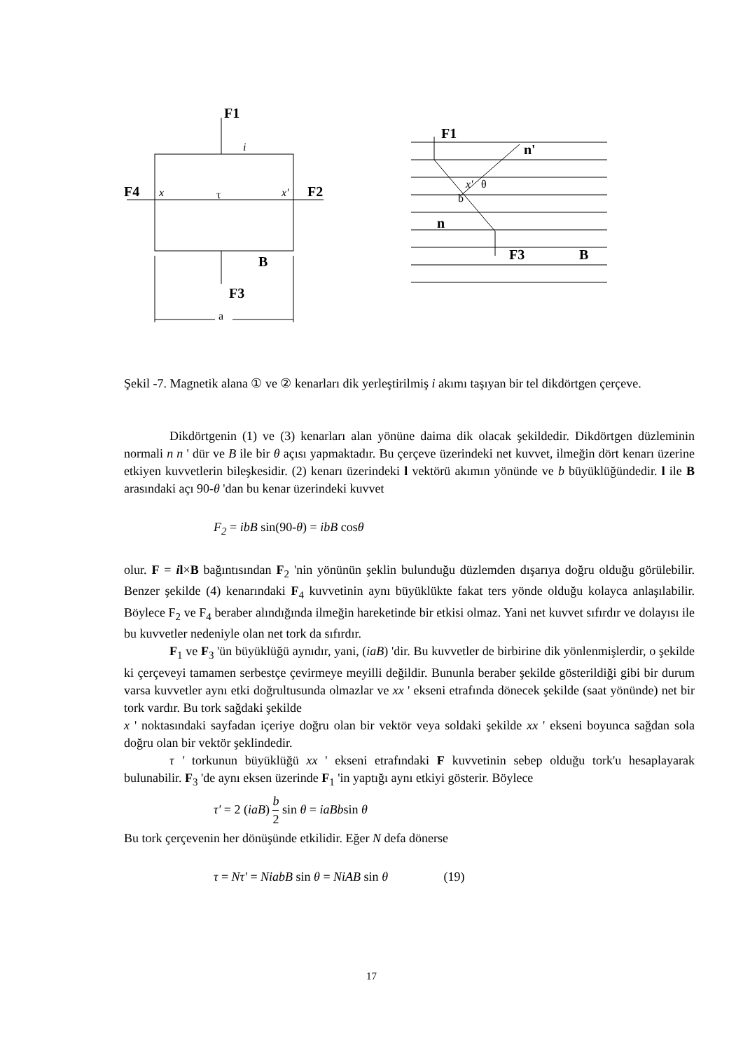F1
F1
F4
F2
F3
F3
B
B
n'
n
a
τ
x
x'
x'
θ
b
i
Şekil -7. Magnetik alana ① ve ② kenarları dik yerleştirilmiş i akımı taşıyan bir tel dikdörtgen çerçeve.
Dikdörtgenin (1) ve (3) kenarları alan yönüne daima dik olacak şekildedir. Dikdörtgen düzleminin normali n n ' dür ve B ile bir θ açısı yapmaktadır. Bu çerçeve üzerindeki net kuvvet, ilmeğin dört kenarı üzerine etkiyen kuvvetlerin bileşkesidir. (2) kenarı üzerindeki l vektörü akımın yönünde ve b büyüklüğündedir. l ile B arasındaki açı 90-θ 'dan bu kenar üzerindeki kuvvet
F<sub>2</sub> = ibB sin(90-θ) = ibB cosθ
olur. F = il×B bağıntısından F<sub>2</sub> 'nin yönünün şeklin bulunduğu düzlemden dışarıya doğru olduğu görülebilir. Benzer şekilde (4) kenarındaki F<sub>4</sub> kuvvetinin aynı büyüklükte fakat ters yönde olduğu kolayca anlaşılabilir. Böylece F<sub>2</sub> ve F<sub>4</sub> beraber alındığında ilmeğin hareketinde bir etkisi olmaz. Yani net kuvvet sıfırdır ve dolayısı ile bu kuvvetler nedeniyle olan net tork da sıfırdır.
F<sub>1</sub> ve F<sub>3</sub> 'ün büyüklüğü aynıdır, yani, (iaB) 'dir. Bu kuvvetler de birbirine dik yönlenmişlerdir, o şekilde ki çerçeveyi tamamen serbestçe çevirmeye meyilli değildir. Bununla beraber şekilde gösterildiği gibi bir durum varsa kuvvetler aynı etki doğrultusunda olmazlar ve xx ' ekseni etrafında dönecek şekilde (saat yönünde) net bir tork vardır. Bu tork sağdaki şekilde
x ' noktasındaki sayfadan içeriye doğru olan bir vektör veya soldaki şekilde xx ' ekseni boyunca sağdan sola doğru olan bir vektör şeklindedir.
τ ' torkunun büyüklüğü xx ' ekseni etrafındaki F kuvvetinin sebep olduğu tork'u hesaplayarak bulunabilir. F<sub>3</sub> 'de aynı eksen üzerinde F<sub>1</sub> 'in yaptığı aynı etkiyi gösterir. Böylece
τ' = 2 (iaB) b
2 sin θ = iaBbsin θ
Bu tork çerçevenin her dönüşünde etkilidir. Eğer N defa dönerse
τ = Nτ' = NiabB sin θ = NiAB sin θ (19)
17